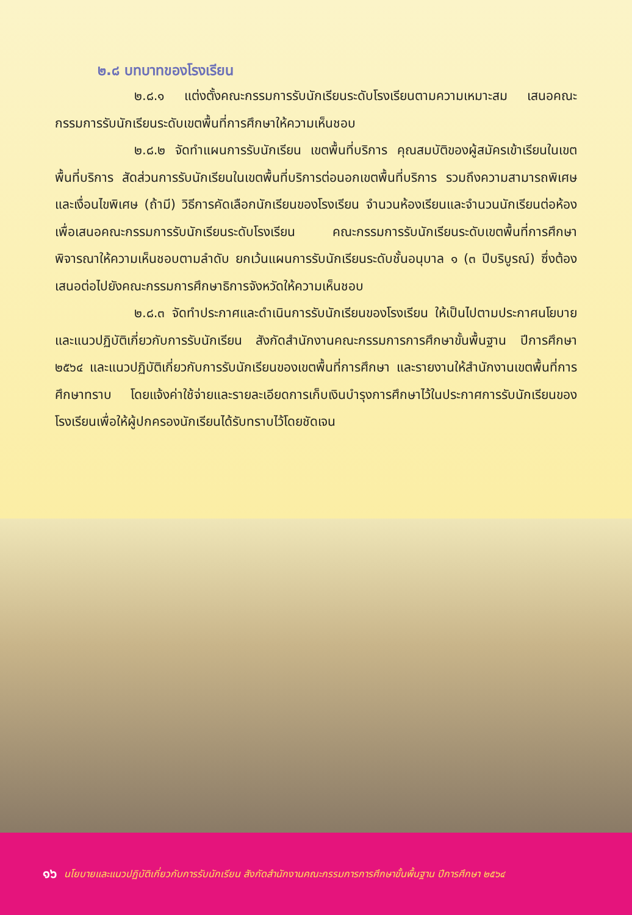๒.๘ บทบาทของโรงเรียน
๒.๘.๑ แต่งตั้งคณะกรรมการรับนักเรียนระดับโรงเรียนตามความเหมาะสม เสนอคณะกรรมการรับนักเรียนระดับเขตพื้นที่การศึกษาให้ความเห็นชอบ
๒.๘.๒ จัดทำแผนการรับนักเรียน เขตพื้นที่บริการ คุณสมบัติของผู้สมัครเข้าเรียนในเขตพื้นที่บริการ สัดส่วนการรับนักเรียนในเขตพื้นที่บริการต่อนอกเขตพื้นที่บริการ รวมถึงความสามารถพิเศษและเงื่อนไขพิเศษ (ถ้ามี) วิธีการคัดเลือกนักเรียนของโรงเรียน จำนวนห้องเรียนและจำนวนนักเรียนต่อห้อง เพื่อเสนอคณะกรรมการรับนักเรียนระดับโรงเรียน คณะกรรมการรับนักเรียนระดับเขตพื้นที่การศึกษา พิจารณาให้ความเห็นชอบตามลำดับ ยกเว้นแผนการรับนักเรียนระดับชั้นอนุบาล ๑ (๓ ปีบริบูรณ์) ซึ่งต้องเสนอต่อไปยังคณะกรรมการศึกษาธิการจังหวัดให้ความเห็นชอบ
๒.๘.๓ จัดทำประกาศและดำเนินการรับนักเรียนของโรงเรียน ให้เป็นไปตามประกาศนโยบายและแนวปฏิบัติเกี่ยวกับการรับนักเรียน สังกัดสำนักงานคณะกรรมการการศึกษาขั้นพื้นฐาน ปีการศึกษา ๒๕๖๔ และแนวปฏิบัติเกี่ยวกับการรับนักเรียนของเขตพื้นที่การศึกษา และรายงานให้สำนักงานเขตพื้นที่การศึกษาทราบ โดยแจ้งค่าใช้จ่ายและรายละเอียดการเก็บเงินบำรุงการศึกษาไว้ในประกาศการรับนักเรียนของโรงเรียนเพื่อให้ผู้ปกครองนักเรียนได้รับทราบไว้โดยชัดเจน
๑๖ นโยบายและแนวปฏิบัติเกี่ยวกับการรับนักเรียน สังกัดสำนักงานคณะกรรมการการศึกษาขั้นพื้นฐาน ปีการศึกษา ๒๕๖๔